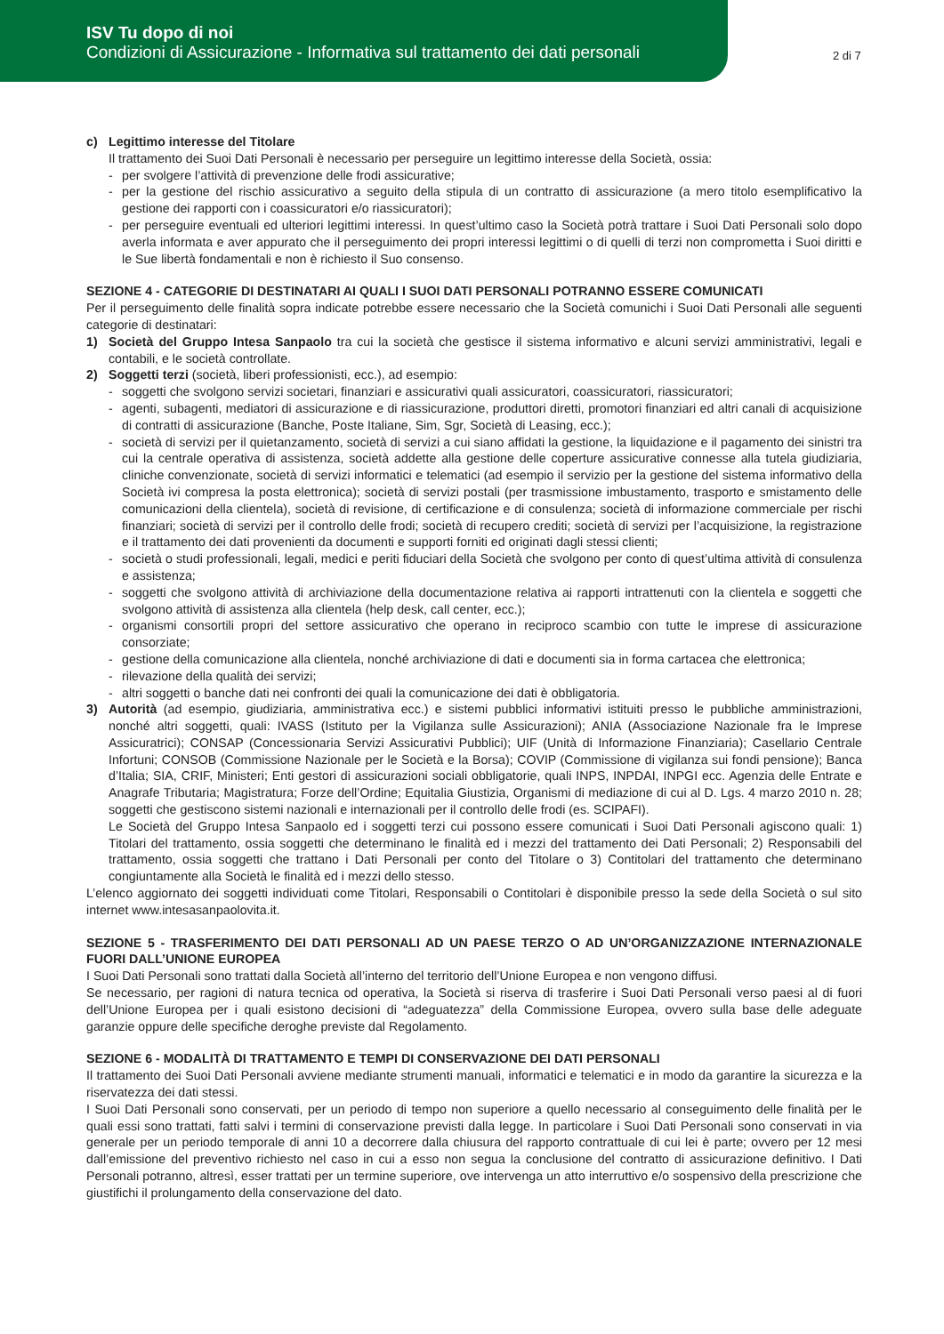ISV Tu dopo di noi
Condizioni di Assicurazione - Informativa sul trattamento dei dati personali
2 di 7
c) Legittimo interesse del Titolare
Il trattamento dei Suoi Dati Personali è necessario per perseguire un legittimo interesse della Società, ossia:
- per svolgere l’attività di prevenzione delle frodi assicurative;
- per la gestione del rischio assicurativo a seguito della stipula di un contratto di assicurazione (a mero titolo esemplificativo la gestione dei rapporti con i coassicuratori e/o riassicuratori);
- per perseguire eventuali ed ulteriori legittimi interessi. In quest’ultimo caso la Società potrà trattare i Suoi Dati Personali solo dopo averla informata e aver appurato che il perseguimento dei propri interessi legittimi o di quelli di terzi non comprometta i Suoi diritti e le Sue libertà fondamentali e non è richiesto il Suo consenso.
SEZIONE 4 - CATEGORIE DI DESTINATARI AI QUALI I SUOI DATI PERSONALI POTRANNO ESSERE COMUNICATI
Per il perseguimento delle finalità sopra indicate potrebbe essere necessario che la Società comunichi i Suoi Dati Personali alle seguenti categorie di destinatari:
1) Società del Gruppo Intesa Sanpaolo tra cui la società che gestisce il sistema informativo e alcuni servizi amministrativi, legali e contabili, e le società controllate.
2) Soggetti terzi (società, liberi professionisti, ecc.), ad esempio:
- soggetti che svolgono servizi societari, finanziari e assicurativi quali assicuratori, coassicuratori, riassicuratori;
- agenti, subagenti, mediatori di assicurazione e di riassicurazione, produttori diretti, promotori finanziari ed altri canali di acquisizione di contratti di assicurazione (Banche, Poste Italiane, Sim, Sgr, Società di Leasing, ecc.);
- società di servizi per il quietanzamento, società di servizi a cui siano affidati la gestione, la liquidazione e il pagamento dei sinistri tra cui la centrale operativa di assistenza, società addette alla gestione delle coperture assicurative connesse alla tutela giudiziaria, cliniche convenzionate, società di servizi informatici e telematici (ad esempio il servizio per la gestione del sistema informativo della Società ivi compresa la posta elettronica); società di servizi postali (per trasmissione imbustamento, trasporto e smistamento delle comunicazioni della clientela), società di revisione, di certificazione e di consulenza; società di informazione commerciale per rischi finanziari; società di servizi per il controllo delle frodi; società di recupero crediti; società di servizi per l’acquisizione, la registrazione e il trattamento dei dati provenienti da documenti e supporti forniti ed originati dagli stessi clienti;
- società o studi professionali, legali, medici e periti fiduciari della Società che svolgono per conto di quest’ultima attività di consulenza e assistenza;
- soggetti che svolgono attività di archiviazione della documentazione relativa ai rapporti intrattenuti con la clientela e soggetti che svolgono attività di assistenza alla clientela (help desk, call center, ecc.);
- organismi consortili propri del settore assicurativo che operano in reciproco scambio con tutte le imprese di assicurazione consorziate;
- gestione della comunicazione alla clientela, nonché archiviazione di dati e documenti sia in forma cartacea che elettronica;
- rilevazione della qualità dei servizi;
- altri soggetti o banche dati nei confronti dei quali la comunicazione dei dati è obbligatoria.
3) Autorità (ad esempio, giudiziaria, amministrativa ecc.) e sistemi pubblici informativi istituiti presso le pubbliche amministrazioni, nonché altri soggetti, quali: IVASS (Istituto per la Vigilanza sulle Assicurazioni); ANIA (Associazione Nazionale fra le Imprese Assicuratrici); CONSAP (Concessionaria Servizi Assicurativi Pubblici); UIF (Unità di Informazione Finanziaria); Casellario Centrale Infortuni; CONSOB (Commissione Nazionale per le Società e la Borsa); COVIP (Commissione di vigilanza sui fondi pensione); Banca d’Italia; SIA, CRIF, Ministeri; Enti gestori di assicurazioni sociali obbligatorie, quali INPS, INPDAI, INPGI ecc. Agenzia delle Entrate e Anagrafe Tributaria; Magistratura; Forze dell’Ordine; Equitalia Giustizia, Organismi di mediazione di cui al D. Lgs. 4 marzo 2010 n. 28; soggetti che gestiscono sistemi nazionali e internazionali per il controllo delle frodi (es. SCIPAFI).
Le Società del Gruppo Intesa Sanpaolo ed i soggetti terzi cui possono essere comunicati i Suoi Dati Personali agiscono quali: 1) Titolari del trattamento, ossia soggetti che determinano le finalità ed i mezzi del trattamento dei Dati Personali; 2) Responsabili del trattamento, ossia soggetti che trattano i Dati Personali per conto del Titolare o 3) Contitolari del trattamento che determinano congiuntamente alla Società le finalità ed i mezzi dello stesso.
L’elenco aggiornato dei soggetti individuati come Titolari, Responsabili o Contitolari è disponibile presso la sede della Società o sul sito internet www.intesasanpaolovita.it.
SEZIONE 5 - TRASFERIMENTO DEI DATI PERSONALI AD UN PAESE TERZO O AD UN’ORGANIZZAZIONE INTERNAZIONALE FUORI DALL’UNIONE EUROPEA
I Suoi Dati Personali sono trattati dalla Società all’interno del territorio dell’Unione Europea e non vengono diffusi.
Se necessario, per ragioni di natura tecnica od operativa, la Società si riserva di trasferire i Suoi Dati Personali verso paesi al di fuori dell’Unione Europea per i quali esistono decisioni di “adeguatezza” della Commissione Europea, ovvero sulla base delle adeguate garanzie oppure delle specifiche deroghe previste dal Regolamento.
SEZIONE 6 - MODALITÀ DI TRATTAMENTO E TEMPI DI CONSERVAZIONE DEI DATI PERSONALI
Il trattamento dei Suoi Dati Personali avviene mediante strumenti manuali, informatici e telematici e in modo da garantire la sicurezza e la riservatezza dei dati stessi.
I Suoi Dati Personali sono conservati, per un periodo di tempo non superiore a quello necessario al conseguimento delle finalità per le quali essi sono trattati, fatti salvi i termini di conservazione previsti dalla legge. In particolare i Suoi Dati Personali sono conservati in via generale per un periodo temporale di anni 10 a decorrere dalla chiusura del rapporto contrattuale di cui lei è parte; ovvero per 12 mesi dall’emissione del preventivo richiesto nel caso in cui a esso non segua la conclusione del contratto di assicurazione definitivo. I Dati Personali potranno, altresì, esser trattati per un termine superiore, ove intervenga un atto interruttivo e/o sospensivo della prescrizione che giustifichi il prolungamento della conservazione del dato.